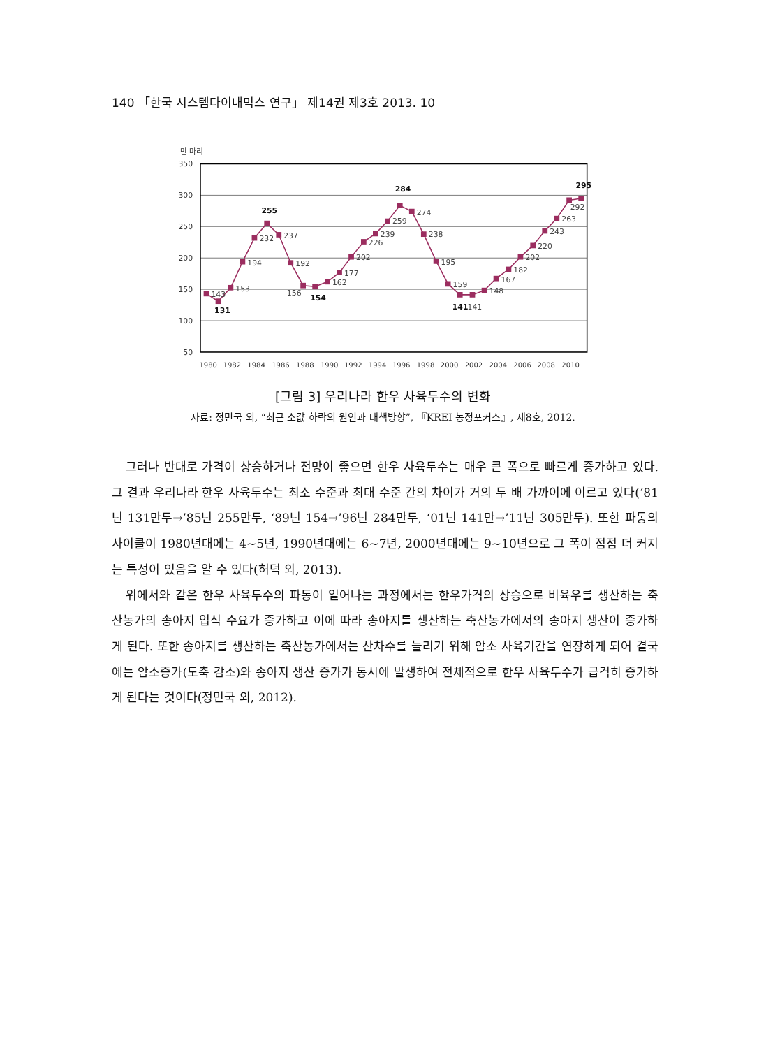140 「한국 시스템다이내믹스 연구」 제14권 제3호 2013. 10
만 마리
350
300
250
200
150
100
50
1980
1982
1984
1986
1988
1990
1992
1994
1996
1998
2000
2002
2004
2006
2008
2010
143
131
153
194
232
255
237
192
156
154
162
177
202
226
239
259
284
274
238
195
159
141
141
148
167
182
202
220
243
263
292
295
[그림 3] 우리나라 한우 사육두수의 변화
자료: 정민국 외, “최근 소값 하락의 원인과 대책방향”, 『KREI 농정포커스』, 제8호, 2012.
그러나 반대로 가격이 상승하거나 전망이 좋으면 한우 사육두수는 매우 큰 폭으로 빠르게 증가하고 있다. 그 결과 우리나라 한우 사육두수는 최소 수준과 최대 수준 간의 차이가 거의 두 배 가까이에 이르고 있다(‘81년 131만두→’85년 255만두, ‘89년 154→’96년 284만두, ‘01년 141만→’11년 305만두). 또한 파동의 사이클이 1980년대에는 4~5년, 1990년대에는 6~7년, 2000년대에는 9~10년으로 그 폭이 점점 더 커지는 특성이 있음을 알 수 있다(허덕 외, 2013).
위에서와 같은 한우 사육두수의 파동이 일어나는 과정에서는 한우가격의 상승으로 비육우를 생산하는 축산농가의 송아지 입식 수요가 증가하고 이에 따라 송아지를 생산하는 축산농가에서의 송아지 생산이 증가하게 된다. 또한 송아지를 생산하는 축산농가에서는 산차수를 늘리기 위해 암소 사육기간을 연장하게 되어 결국에는 암소증가(도축 감소)와 송아지 생산 증가가 동시에 발생하여 전체적으로 한우 사육두수가 급격히 증가하게 된다는 것이다(정민국 외, 2012).